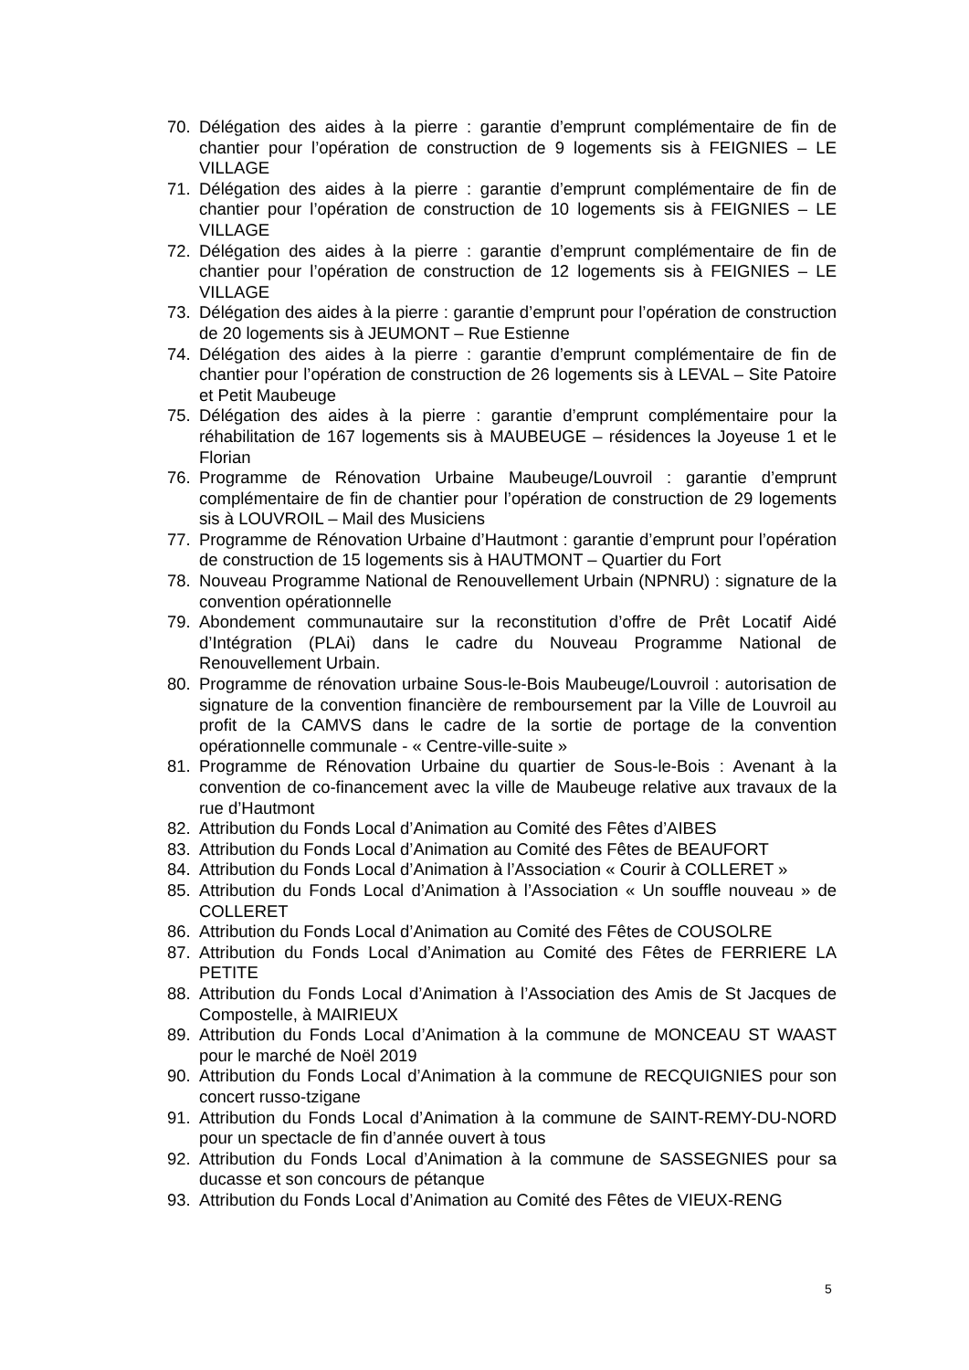70. Délégation des aides à la pierre : garantie d’emprunt complémentaire de fin de chantier pour l’opération de construction de 9 logements sis à FEIGNIES – LE VILLAGE
71. Délégation des aides à la pierre : garantie d’emprunt complémentaire de fin de chantier pour l’opération de construction de 10 logements sis à FEIGNIES – LE VILLAGE
72. Délégation des aides à la pierre : garantie d’emprunt complémentaire de fin de chantier pour l’opération de construction de 12 logements sis à FEIGNIES – LE VILLAGE
73. Délégation des aides à la pierre : garantie d’emprunt pour l’opération de construction de 20 logements sis à JEUMONT – Rue Estienne
74. Délégation des aides à la pierre : garantie d’emprunt complémentaire de fin de chantier pour l’opération de construction de 26 logements sis à LEVAL – Site Patoire et Petit Maubeuge
75. Délégation des aides à la pierre : garantie d’emprunt complémentaire pour la réhabilitation de 167 logements sis à MAUBEUGE – résidences la Joyeuse 1 et le Florian
76. Programme de Rénovation Urbaine Maubeuge/Louvroil : garantie d’emprunt complémentaire de fin de chantier pour l’opération de construction de 29 logements sis à LOUVROIL – Mail des Musiciens
77. Programme de Rénovation Urbaine d’Hautmont : garantie d’emprunt pour l’opération de construction de 15 logements sis à HAUTMONT – Quartier du Fort
78. Nouveau Programme National de Renouvellement Urbain (NPNRU) : signature de la convention opérationnelle
79. Abondement communautaire sur la reconstitution d’offre de Prêt Locatif Aidé d’Intégration (PLAi) dans le cadre du Nouveau Programme National de Renouvellement Urbain.
80. Programme de rénovation urbaine Sous-le-Bois Maubeuge/Louvroil : autorisation de signature de la convention financière de remboursement par la Ville de Louvroil au profit de la CAMVS dans le cadre de la sortie de portage de la convention opérationnelle communale - « Centre-ville-suite »
81. Programme de Rénovation Urbaine du quartier de Sous-le-Bois : Avenant à la convention de co-financement avec la ville de Maubeuge relative aux travaux de la rue d’Hautmont
82. Attribution du Fonds Local d’Animation au Comité des Fêtes d’AIBES
83. Attribution du Fonds Local d’Animation au Comité des Fêtes de BEAUFORT
84. Attribution du Fonds Local d’Animation à l’Association « Courir à COLLERET »
85. Attribution du Fonds Local d’Animation à l’Association « Un souffle nouveau » de COLLERET
86. Attribution du Fonds Local d’Animation au Comité des Fêtes de COUSOLRE
87. Attribution du Fonds Local d’Animation au Comité des Fêtes de FERRIERE LA PETITE
88. Attribution du Fonds Local d’Animation à l’Association des Amis de St Jacques de Compostelle, à MAIRIEUX
89. Attribution du Fonds Local d’Animation à la commune de MONCEAU ST WAAST pour le marché de Noël 2019
90. Attribution du Fonds Local d’Animation à la commune de RECQUIGNIES pour son concert russo-tzigane
91. Attribution du Fonds Local d’Animation à la commune de SAINT-REMY-DU-NORD pour un spectacle de fin d’année ouvert à tous
92. Attribution du Fonds Local d’Animation à la commune de SASSEGNIES pour sa ducasse et son concours de pétanque
93. Attribution du Fonds Local d’Animation au Comité des Fêtes de VIEUX-RENG
5